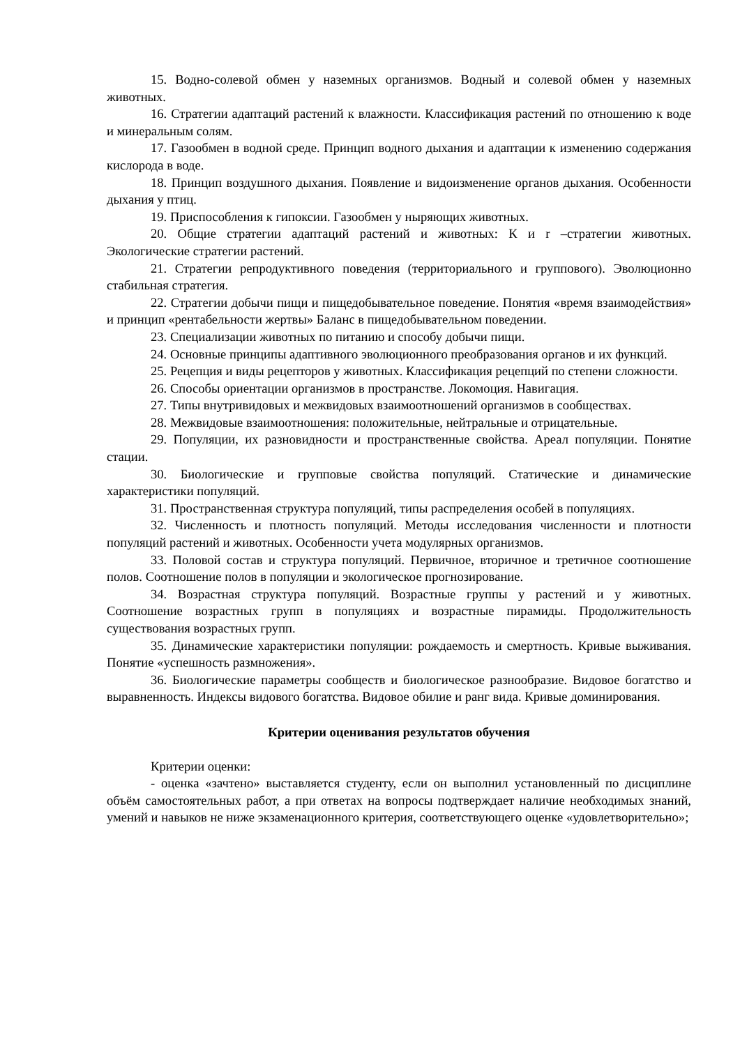15. Водно-солевой обмен у наземных организмов. Водный и солевой обмен у наземных животных.
16. Стратегии адаптаций растений к влажности. Классификация растений по отношению к воде и минеральным солям.
17. Газообмен в водной среде. Принцип водного дыхания и адаптации к изменению содержания кислорода в воде.
18. Принцип воздушного дыхания. Появление и видоизменение органов дыхания. Особенности дыхания у птиц.
19. Приспособления к гипоксии. Газообмен у ныряющих животных.
20. Общие стратегии адаптаций растений и животных: К и r –стратегии животных. Экологические стратегии растений.
21. Стратегии репродуктивного поведения (территориального и группового). Эволюционно стабильная стратегия.
22. Стратегии добычи пищи и пищедобывательное поведение. Понятия «время взаимодействия» и принцип «рентабельности жертвы» Баланс в пищедобывательном поведении.
23. Специализации животных по питанию и способу добычи пищи.
24. Основные принципы адаптивного эволюционного преобразования органов и их функций.
25. Рецепция и виды рецепторов у животных. Классификация рецепций по степени сложности.
26. Способы ориентации организмов в пространстве. Локомоция. Навигация.
27. Типы внутривидовых и межвидовых взаимоотношений организмов в сообществах.
28. Межвидовые взаимоотношения: положительные, нейтральные и отрицательные.
29. Популяции, их разновидности и пространственные свойства. Ареал популяции. Понятие стации.
30. Биологические и групповые свойства популяций. Статические и динамические характеристики популяций.
31. Пространственная структура популяций, типы распределения особей в популяциях.
32. Численность и плотность популяций. Методы исследования численности и плотности популяций растений и животных. Особенности учета модулярных организмов.
33. Половой состав и структура популяций. Первичное, вторичное и третичное соотношение полов. Соотношение полов в популяции и экологическое прогнозирование.
34. Возрастная структура популяций. Возрастные группы у растений и у животных. Соотношение возрастных групп в популяциях и возрастные пирамиды. Продолжительность существования возрастных групп.
35. Динамические характеристики популяции: рождаемость и смертность. Кривые выживания. Понятие «успешность размножения».
36. Биологические параметры сообществ и биологическое разнообразие. Видовое богатство и выравненность. Индексы видового богатства. Видовое обилие и ранг вида. Кривые доминирования.
Критерии оценивания результатов обучения
Критерии оценки:
- оценка «зачтено» выставляется студенту, если он выполнил установленный по дисциплине объём самостоятельных работ, а при ответах на вопросы подтверждает наличие необходимых знаний, умений и навыков не ниже экзаменационного критерия, соответствующего оценке «удовлетворительно»;